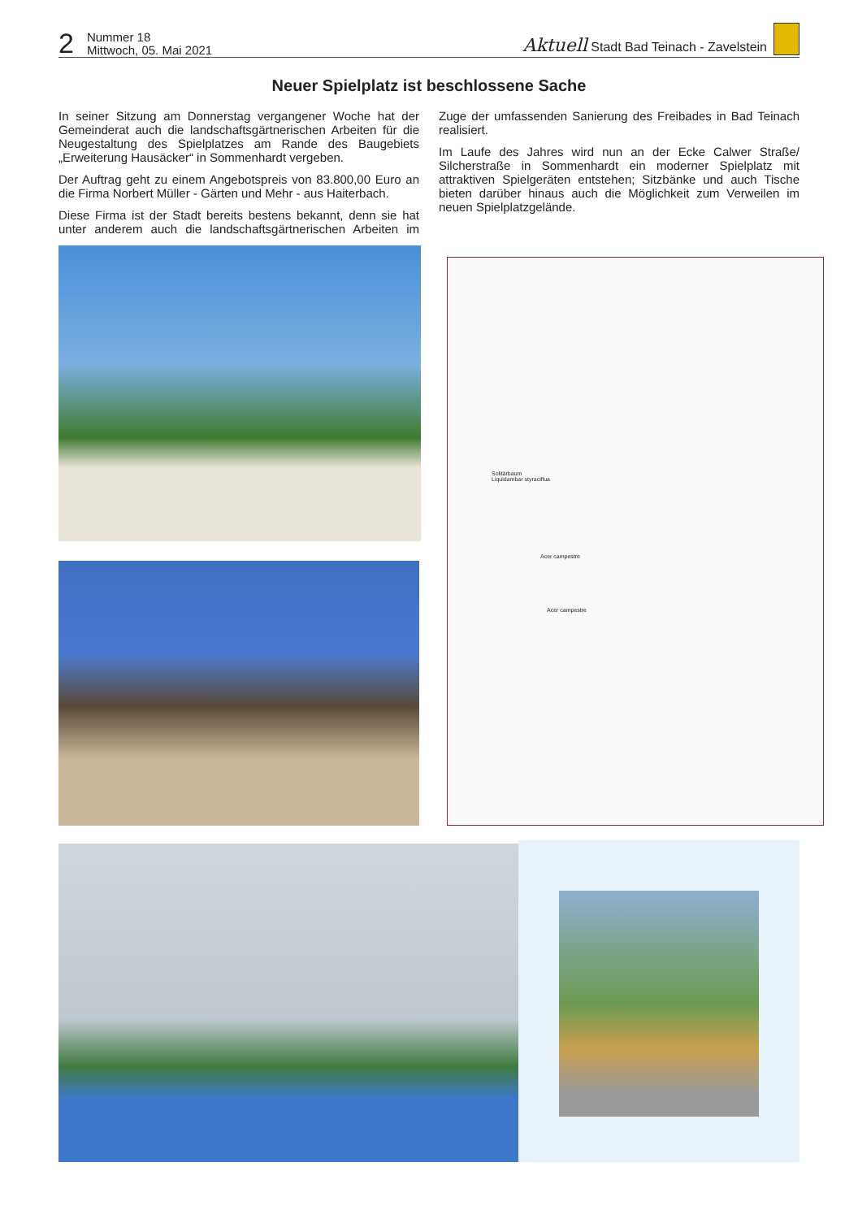2
Nummer 18
Mittwoch, 05. Mai 2021
Aktuell Stadt Bad Teinach - Zavelstein
Neuer Spielplatz ist beschlossene Sache
In seiner Sitzung am Donnerstag vergangener Woche hat der Gemeinderat auch die landschaftsgärtnerischen Arbeiten für die Neugestaltung des Spielplatzes am Rande des Baugebiets „Erweiterung Hausäcker“ in Sommenhardt vergeben.
Der Auftrag geht zu einem Angebotspreis von 83.800,00 Euro an die Firma Norbert Müller - Gärten und Mehr - aus Haiterbach.
Diese Firma ist der Stadt bereits bestens bekannt, denn sie hat unter anderem auch die landschaftsgärtnerischen Arbeiten im Zuge der umfassenden Sanierung des Freibades in Bad Teinach realisiert.
Im Laufe des Jahres wird nun an der Ecke Calwer Straße/ Silcherstraße in Sommenhardt ein moderner Spielplatz mit attraktiven Spielgeräten entstehen; Sitzbänke und auch Tische bieten darüber hinaus auch die Möglichkeit zum Verweilen im neuen Spielplatzgelände.
Solitärbaum
Liquidambar styraciflua
Acer campestre
Acer campestre